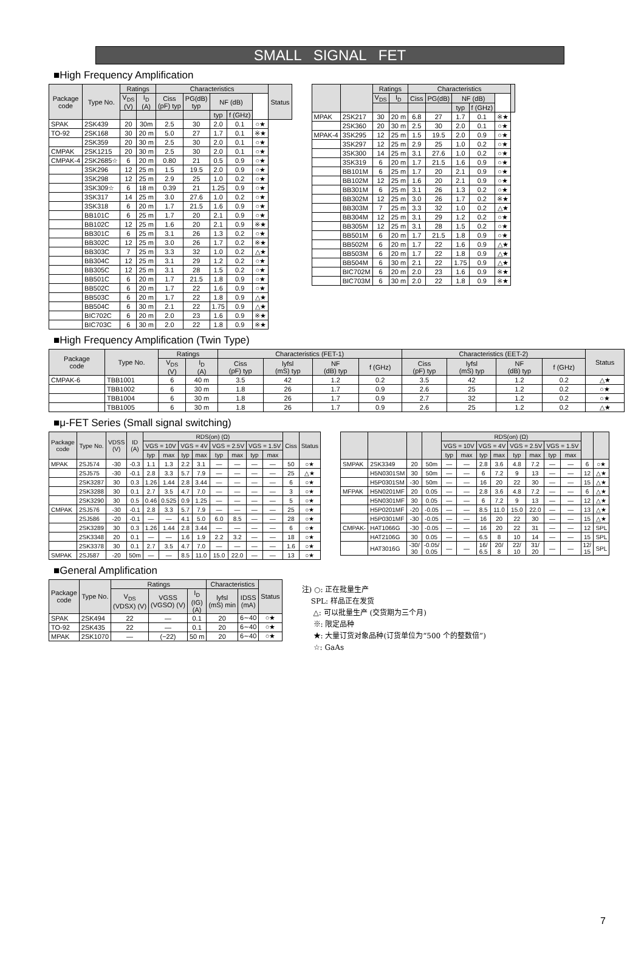SMALL SIGNAL FET
■High Frequency Amplification
| Package code | Type No. | Ratings | | Characteristics | | | | | Status |
| --- | --- | --- | --- | --- | --- | --- | --- | --- | --- |
| | | V<sub>DS</sub> (V) | I<sub>D</sub> (A) | Ciss (pF) typ | PG(dB) typ | NF (dB) | | | |
| | | | | | | typ | f (GHz) | | |
| SPAK | 2SK439 | 20 | 30m | 2.5 | 30 | 2.0 | 0.1 | ○★ | |
| TO-92 | 2SK168 | 30 | 20 m | 5.0 | 27 | 1.7 | 0.1 | ※★ | |
| | 2SK359 | 20 | 30 m | 2.5 | 30 | 2.0 | 0.1 | ○★ | |
| CMPAK | 2SK1215 | 20 | 30 m | 2.5 | 30 | 2.0 | 0.1 | ○★ | |
| CMPAK-4 | 2SK2685☆ | 6 | 20 m | 0.80 | 21 | 0.5 | 0.9 | ○★ | |
| | 3SK296 | 12 | 25 m | 1.5 | 19.5 | 2.0 | 0.9 | ○★ | |
| | 3SK298 | 12 | 25 m | 2.9 | 25 | 1.0 | 0.2 | ○★ | |
| | 3SK309☆ | 6 | 18 m | 0.39 | 21 | 1.25 | 0.9 | ○★ | |
| | 3SK317 | 14 | 25 m | 3.0 | 27.6 | 1.0 | 0.2 | ○★ | |
| | 3SK318 | 6 | 20 m | 1.7 | 21.5 | 1.6 | 0.9 | ○★ | |
| | BB101C | 6 | 25 m | 1.7 | 20 | 2.1 | 0.9 | ○★ | |
| | BB102C | 12 | 25 m | 1.6 | 20 | 2.1 | 0.9 | ※★ | |
| | BB301C | 6 | 25 m | 3.1 | 26 | 1.3 | 0.2 | ○★ | |
| | BB302C | 12 | 25 m | 3.0 | 26 | 1.7 | 0.2 | ※★ | |
| | BB303C | 7 | 25 m | 3.3 | 32 | 1.0 | 0.2 | △★ | |
| | BB304C | 12 | 25 m | 3.1 | 29 | 1.2 | 0.2 | ○★ | |
| | BB305C | 12 | 25 m | 3.1 | 28 | 1.5 | 0.2 | ○★ | |
| | BB501C | 6 | 20 m | 1.7 | 21.5 | 1.8 | 0.9 | ○★ | |
| | BB502C | 6 | 20 m | 1.7 | 22 | 1.6 | 0.9 | ○★ | |
| | BB503C | 6 | 20 m | 1.7 | 22 | 1.8 | 0.9 | △★ | |
| | BB504C | 6 | 30 m | 2.1 | 22 | 1.75 | 0.9 | △★ | |
| | BIC702C | 6 | 20 m | 2.0 | 23 | 1.6 | 0.9 | ※★ | |
| | BIC703C | 6 | 30 m | 2.0 | 22 | 1.8 | 0.9 | ※★ | |
| | | Ratings | | Characteristics | | | | | |
| --- | --- | --- | --- | --- | --- | --- | --- | --- | --- |
| | | V<sub>DS</sub> | I<sub>D</sub> | Ciss | PG(dB) | NF (dB) | | | |
| | | | | | | typ | f (GHz) | | |
| MPAK | 2SK217 | 30 | 20 m | 6.8 | 27 | 1.7 | 0.1 | ※★ | |
| | 2SK360 | 20 | 30 m | 2.5 | 30 | 2.0 | 0.1 | ○★ | |
| MPAK-4 | 3SK295 | 12 | 25 m | 1.5 | 19.5 | 2.0 | 0.9 | ○★ | |
| | 3SK297 | 12 | 25 m | 2.9 | 25 | 1.0 | 0.2 | ○★ | |
| | 3SK300 | 14 | 25 m | 3.1 | 27.6 | 1.0 | 0.2 | ○★ | |
| | 3SK319 | 6 | 20 m | 1.7 | 21.5 | 1.6 | 0.9 | ○★ | |
| | BB101M | 6 | 25 m | 1.7 | 20 | 2.1 | 0.9 | ○★ | |
| | BB102M | 12 | 25 m | 1.6 | 20 | 2.1 | 0.9 | ○★ | |
| | BB301M | 6 | 25 m | 3.1 | 26 | 1.3 | 0.2 | ○★ | |
| | BB302M | 12 | 25 m | 3.0 | 26 | 1.7 | 0.2 | ※★ | |
| | BB303M | 7 | 25 m | 3.3 | 32 | 1.0 | 0.2 | △★ | |
| | BB304M | 12 | 25 m | 3.1 | 29 | 1.2 | 0.2 | ○★ | |
| | BB305M | 12 | 25 m | 3.1 | 28 | 1.5 | 0.2 | ○★ | |
| | BB501M | 6 | 20 m | 1.7 | 21.5 | 1.8 | 0.9 | ○★ | |
| | BB502M | 6 | 20 m | 1.7 | 22 | 1.6 | 0.9 | △★ | |
| | BB503M | 6 | 20 m | 1.7 | 22 | 1.8 | 0.9 | △★ | |
| | BB504M | 6 | 30 m | 2.1 | 22 | 1.75 | 0.9 | △★ | |
| | BIC702M | 6 | 20 m | 2.0 | 23 | 1.6 | 0.9 | ※★ | |
| | BIC703M | 6 | 30 m | 2.0 | 22 | 1.8 | 0.9 | ※★ | |
■High Frequency Amplification (Twin Type)
| Package code | Type No. | Ratings | | Characteristics (FET-1) | | | | Characteristics (EET-2) | | | | Status |
| --- | --- | --- | --- | --- | --- | --- | --- | --- | --- | --- | --- | --- |
| | | V<sub>DS</sub> (V) | I<sub>D</sub> (A) | Ciss (pF) typ | lyfsl (mS) typ | NF (dB) typ | f (GHz) | Ciss (pF) typ | lyfsl (mS) typ | NF (dB) typ | f (GHz) | |
| CMPAK-6 | TBB1001 | 6 | 40 m | 3.5 | 42 | 1.2 | 0.2 | 3.5 | 42 | 1.2 | 0.2 | △★ |
| | TBB1002 | 6 | 30 m | 1.8 | 26 | 1.7 | 0.9 | 2.6 | 25 | 1.2 | 0.2 | ○★ |
| | TBB1004 | 6 | 30 m | 1.8 | 26 | 1.7 | 0.9 | 2.7 | 32 | 1.2 | 0.2 | ○★ |
| | TBB1005 | 6 | 30 m | 1.8 | 26 | 1.7 | 0.9 | 2.6 | 25 | 1.2 | 0.2 | △★ |
■μ-FET Series (Small signal switching)
| Package code | Type No. | VDSS (V) | ID (A) | RDS(on) (Ω) | | | | | | | | Ciss | Status |
| --- | --- | --- | --- | --- | --- | --- | --- | --- | --- | --- | --- | --- | --- |
| | | | | VGS = 10V | | VGS = 4V | | VGS = 2.5V | | VGS = 1.5V | | | |
| | | | | typ | max | typ | max | typ | max | typ | max | | |
| MPAK | 2SJ574 | -30 | -0.3 | 1.1 | 1.3 | 2.2 | 3.1 | — | — | — | — | 50 | ○★ |
| | 2SJ575 | -30 | -0.1 | 2.8 | 3.3 | 5.7 | 7.9 | — | — | — | — | 25 | △★ |
| | 2SK3287 | 30 | 0.3 | 1.26 | 1.44 | 2.8 | 3.44 | — | — | — | — | 6 | ○★ |
| | 2SK3288 | 30 | 0.1 | 2.7 | 3.5 | 4.7 | 7.0 | — | — | — | — | 3 | ○★ |
| | 2SK3290 | 30 | 0.5 | 0.46 | 0.525 | 0.9 | 1.25 | — | — | — | — | 5 | ○★ |
| CMPAK | 2SJ576 | -30 | -0.1 | 2.8 | 3.3 | 5.7 | 7.9 | — | — | — | — | 25 | ○★ |
| | 2SJ586 | -20 | -0.1 | — | — | 4.1 | 5.0 | 6.0 | 8.5 | — | — | 28 | ○★ |
| | 2SK3289 | 30 | 0.3 | 1.26 | 1.44 | 2.8 | 3.44 | — | — | — | — | 6 | ○★ |
| | 2SK3348 | 20 | 0.1 | — | — | 1.6 | 1.9 | 2.2 | 3.2 | — | — | 18 | ○★ |
| | 2SK3378 | 30 | 0.1 | 2.7 | 3.5 | 4.7 | 7.0 | — | — | — | — | 1.6 | ○★ |
| SMPAK | 2SJ587 | -20 | 50m | — | — | 8.5 | 11.0 | 15.0 | 22.0 | — | — | 13 | ○★ |
| | | | | RDS(on) (Ω) | | | | | | | | | |
| --- | --- | --- | --- | --- | --- | --- | --- | --- | --- | --- | --- | --- | --- |
| | | | | VGS = 10V | | VGS = 4V | | VGS = 2.5V | | VGS = 1.5V | | | |
| | | | | typ | max | typ | max | typ | max | typ | max | | |
| SMPAK | 2SK3349 | 20 | 50m | — | — | 2.8 | 3.6 | 4.8 | 7.2 | — | — | 6 | ○★ |
| | H5N0301SM | 30 | 50m | — | — | 6 | 7.2 | 9 | 13 | — | — | 12 | △★ |
| | H5P0301SM | -30 | 50m | — | — | 16 | 20 | 22 | 30 | — | — | 15 | △★ |
| MFPAK | H5N0201MF | 20 | 0.05 | — | — | 2.8 | 3.6 | 4.8 | 7.2 | — | — | 6 | △★ |
| | H5N0301MF | 30 | 0.05 | — | — | 6 | 7.2 | 9 | 13 | — | — | 12 | △★ |
| | H5P0201MF | -20 | -0.05 | — | — | 8.5 | 11.0 | 15.0 | 22.0 | — | — | 13 | △★ |
| | H5P0301MF | -30 | -0.05 | — | — | 16 | 20 | 22 | 30 | — | — | 15 | △★ |
| CMPAK- | HAT1066G | -30 | -0.05 | — | — | 16 | 20 | 22 | 31 | — | — | 12 | SPL |
| | HAT2106G | 30 | 0.05 | — | — | 6.5 | 8 | 10 | 14 | — | — | 15 | SPL |
| | HAT3016G | -30/ 30 | -0.05/ 0.05 | — | — | 16/ 6.5 | 20/ 8 | 22/ 10 | 31/ 20 | — | — | 12/ 15 | SPL |
■General Amplification
| Package code | Type No. | Ratings | | | Characteristics | | Status |
| --- | --- | --- | --- | --- | --- | --- | --- |
| | | V<sub>DS</sub> (VDSX) (V) | VGSS (VGSO) (V) | I<sub>D</sub> (IG) (A) | lyfsl (mS) min | IDSS (mA) | |
| SPAK | 2SK494 | 22 | — | 0.1 | 20 | 6∼40 | ○★ |
| TO-92 | 2SK435 | 22 | — | 0.1 | 20 | 6∼40 | ○★ |
| MPAK | 2SK1070 | — | (−22) | 50 m | 20 | 6∼40 | ○★ |
注) ○: 正在批量生产
SPL: 样品正在发货
△: 可以批量生产 (交货期为三个月)
※: 限定品种
★: 大量订货对象品种(订货单位为“500 个的整数倍”)
☆: GaAs
7